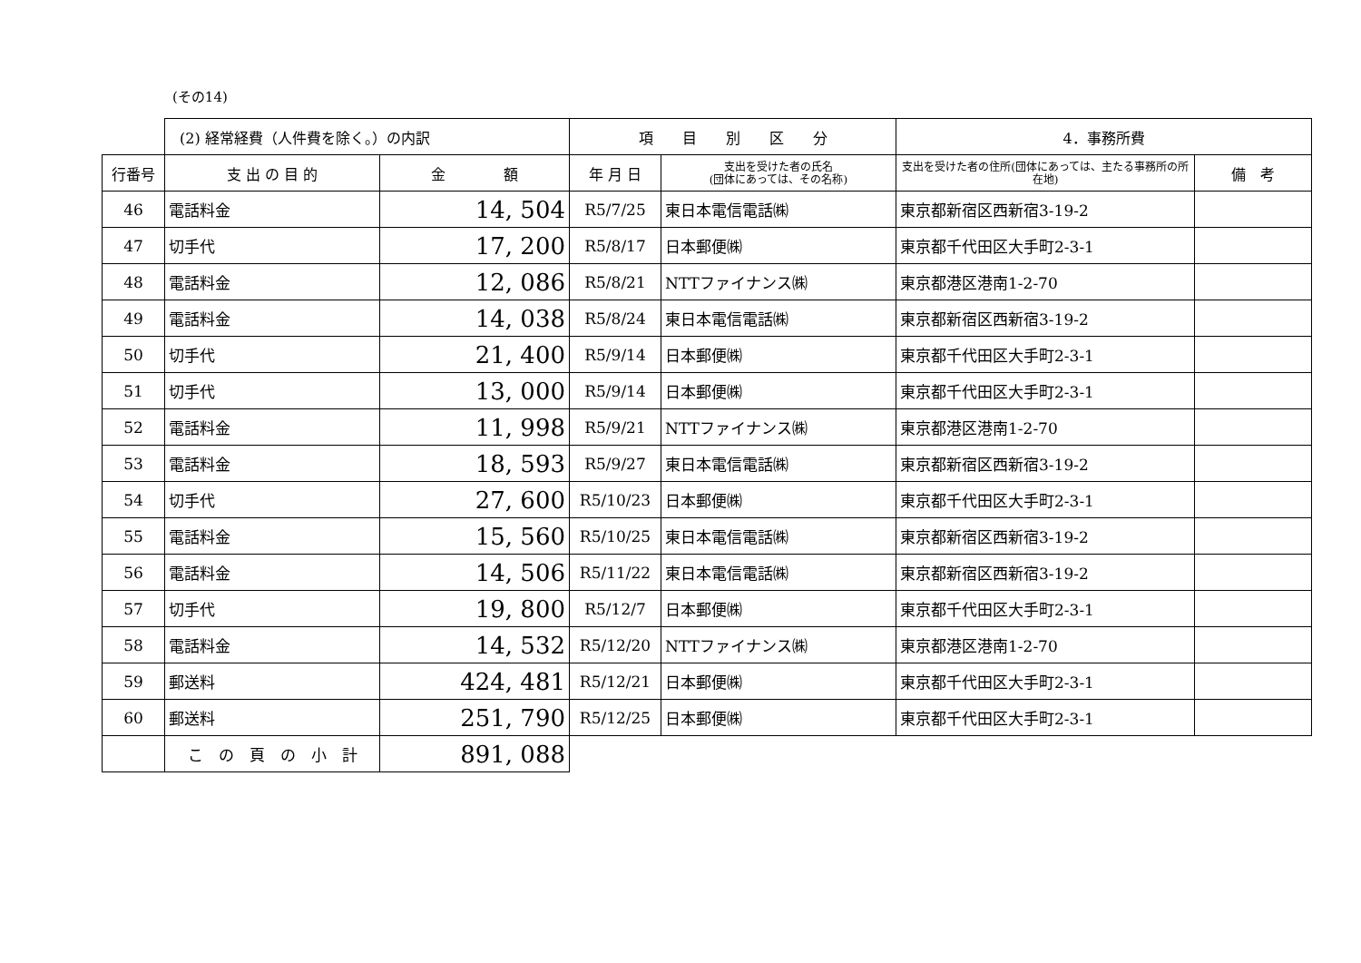(その14)
| | (2) 経常経費（人件費を除く。）の内訳 | | 項 目 別 区 分 | | 4．事務所費 | |
| 行番号 | 支 出 の 目 的 | 金 額 | 年 月 日 | 支出を受けた者の氏名 (団体にあっては、その名称) | 支出を受けた者の住所(団体にあっては、主たる事務所の所在地) | 備 考 |
| 46 | 電話料金 | 14, 504 | R5/7/25 | 東日本電信電話㈱ | 東京都新宿区西新宿3-19-2 | |
| 47 | 切手代 | 17, 200 | R5/8/17 | 日本郵便㈱ | 東京都千代田区大手町2-3-1 | |
| 48 | 電話料金 | 12, 086 | R5/8/21 | NTTファイナンス㈱ | 東京都港区港南1-2-70 | |
| 49 | 電話料金 | 14, 038 | R5/8/24 | 東日本電信電話㈱ | 東京都新宿区西新宿3-19-2 | |
| 50 | 切手代 | 21, 400 | R5/9/14 | 日本郵便㈱ | 東京都千代田区大手町2-3-1 | |
| 51 | 切手代 | 13, 000 | R5/9/14 | 日本郵便㈱ | 東京都千代田区大手町2-3-1 | |
| 52 | 電話料金 | 11, 998 | R5/9/21 | NTTファイナンス㈱ | 東京都港区港南1-2-70 | |
| 53 | 電話料金 | 18, 593 | R5/9/27 | 東日本電信電話㈱ | 東京都新宿区西新宿3-19-2 | |
| 54 | 切手代 | 27, 600 | R5/10/23 | 日本郵便㈱ | 東京都千代田区大手町2-3-1 | |
| 55 | 電話料金 | 15, 560 | R5/10/25 | 東日本電信電話㈱ | 東京都新宿区西新宿3-19-2 | |
| 56 | 電話料金 | 14, 506 | R5/11/22 | 東日本電信電話㈱ | 東京都新宿区西新宿3-19-2 | |
| 57 | 切手代 | 19, 800 | R5/12/7 | 日本郵便㈱ | 東京都千代田区大手町2-3-1 | |
| 58 | 電話料金 | 14, 532 | R5/12/20 | NTTファイナンス㈱ | 東京都港区港南1-2-70 | |
| 59 | 郵送料 | 424, 481 | R5/12/21 | 日本郵便㈱ | 東京都千代田区大手町2-3-1 | |
| 60 | 郵送料 | 251, 790 | R5/12/25 | 日本郵便㈱ | 東京都千代田区大手町2-3-1 | |
| | こ の 頁 の 小 計 | 891, 088 | | | | |